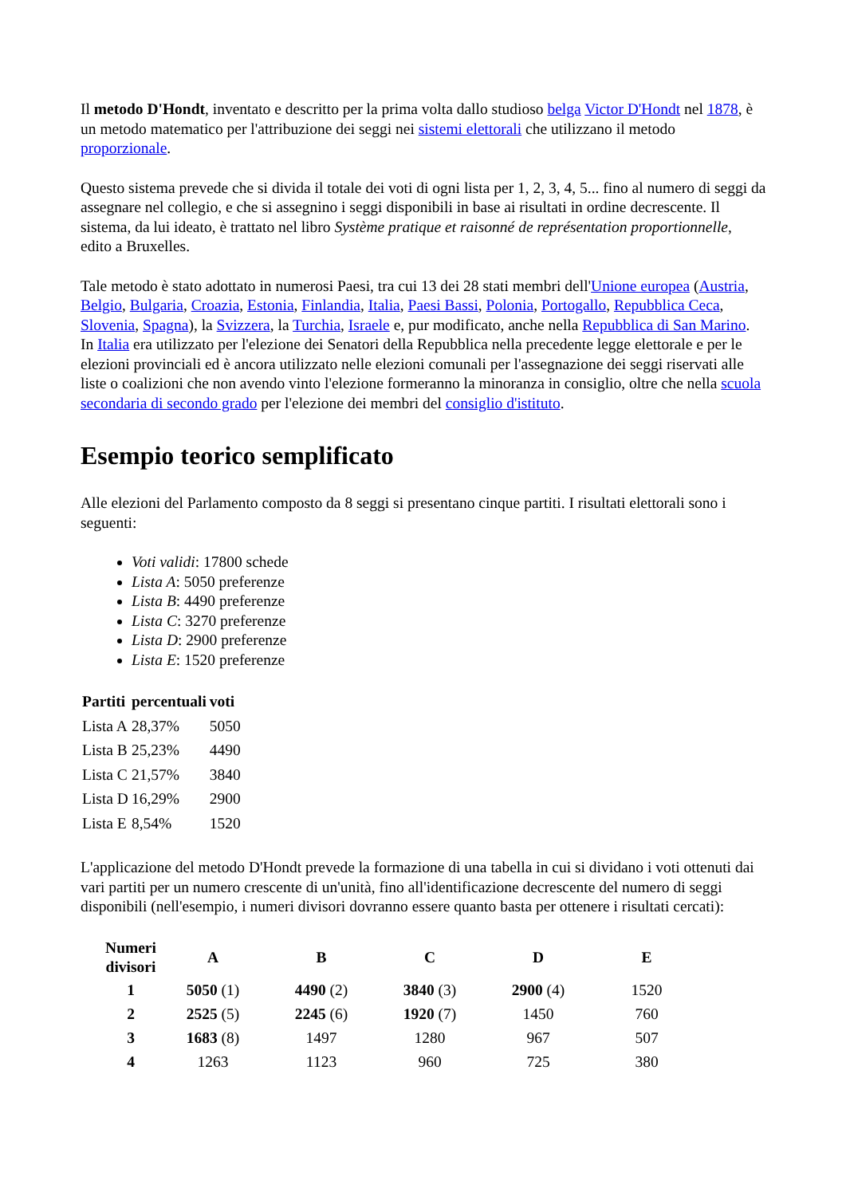Il metodo D'Hondt, inventato e descritto per la prima volta dallo studioso belga Victor D'Hondt nel 1878, è un metodo matematico per l'attribuzione dei seggi nei sistemi elettorali che utilizzano il metodo proporzionale.
Questo sistema prevede che si divida il totale dei voti di ogni lista per 1, 2, 3, 4, 5... fino al numero di seggi da assegnare nel collegio, e che si assegnino i seggi disponibili in base ai risultati in ordine decrescente. Il sistema, da lui ideato, è trattato nel libro Système pratique et raisonné de représentation proportionnelle, edito a Bruxelles.
Tale metodo è stato adottato in numerosi Paesi, tra cui 13 dei 28 stati membri dell'Unione europea (Austria, Belgio, Bulgaria, Croazia, Estonia, Finlandia, Italia, Paesi Bassi, Polonia, Portogallo, Repubblica Ceca, Slovenia, Spagna), la Svizzera, la Turchia, Israele e, pur modificato, anche nella Repubblica di San Marino. In Italia era utilizzato per l'elezione dei Senatori della Repubblica nella precedente legge elettorale e per le elezioni provinciali ed è ancora utilizzato nelle elezioni comunali per l'assegnazione dei seggi riservati alle liste o coalizioni che non avendo vinto l'elezione formeranno la minoranza in consiglio, oltre che nella scuola secondaria di secondo grado per l'elezione dei membri del consiglio d'istituto.
Esempio teorico semplificato
Alle elezioni del Parlamento composto da 8 seggi si presentano cinque partiti. I risultati elettorali sono i seguenti:
Voti validi: 17800 schede
Lista A: 5050 preferenze
Lista B: 4490 preferenze
Lista C: 3270 preferenze
Lista D: 2900 preferenze
Lista E: 1520 preferenze
| Partiti | percentuali | voti |
| --- | --- | --- |
| Lista A | 28,37% | 5050 |
| Lista B | 25,23% | 4490 |
| Lista C | 21,57% | 3840 |
| Lista D | 16,29% | 2900 |
| Lista E | 8,54% | 1520 |
L'applicazione del metodo D'Hondt prevede la formazione di una tabella in cui si dividano i voti ottenuti dai vari partiti per un numero crescente di un'unità, fino all'identificazione decrescente del numero di seggi disponibili (nell'esempio, i numeri divisori dovranno essere quanto basta per ottenere i risultati cercati):
| Numeri divisori | A | B | C | D | E |
| --- | --- | --- | --- | --- | --- |
| 1 | 5050 (1) | 4490 (2) | 3840 (3) | 2900 (4) | 1520 |
| 2 | 2525 (5) | 2245 (6) | 1920 (7) | 1450 | 760 |
| 3 | 1683 (8) | 1497 | 1280 | 967 | 507 |
| 4 | 1263 | 1123 | 960 | 725 | 380 |